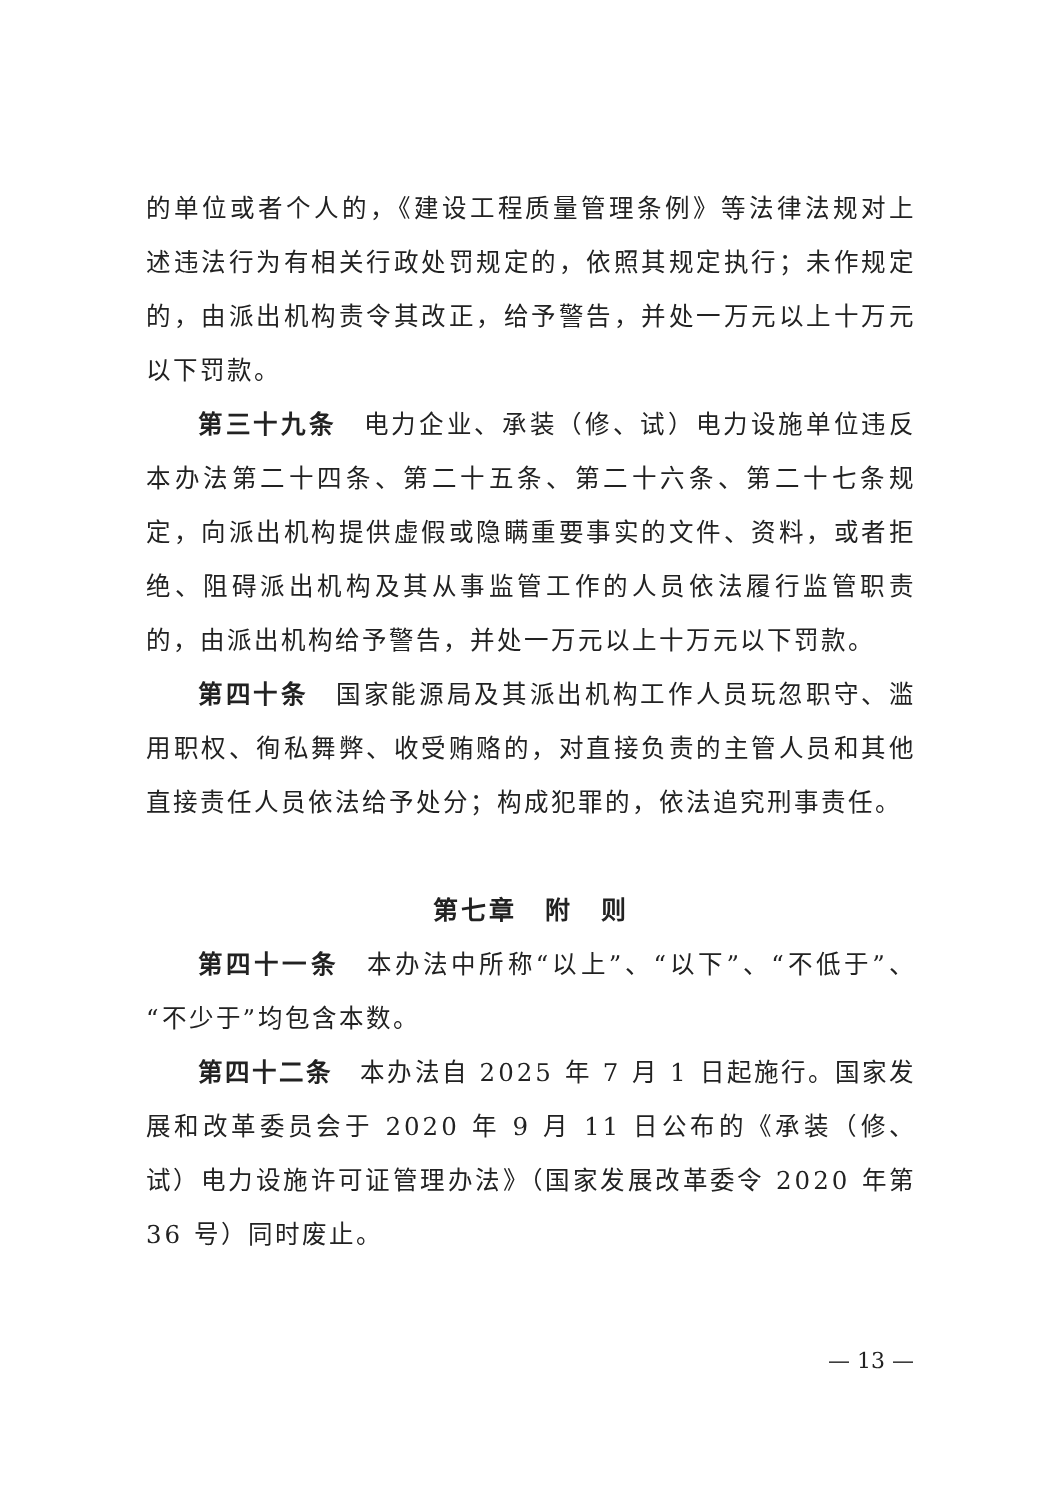的单位或者个人的，《建设工程质量管理条例》等法律法规对上述违法行为有相关行政处罚规定的，依照其规定执行；未作规定的，由派出机构责令其改正，给予警告，并处一万元以上十万元以下罚款。
第三十九条　电力企业、承装（修、试）电力设施单位违反本办法第二十四条、第二十五条、第二十六条、第二十七条规定，向派出机构提供虚假或隐瞒重要事实的文件、资料，或者拒绝、阻碍派出机构及其从事监管工作的人员依法履行监管职责的，由派出机构给予警告，并处一万元以上十万元以下罚款。
第四十条　国家能源局及其派出机构工作人员玩忽职守、滥用职权、徇私舞弊、收受贿赂的，对直接负责的主管人员和其他直接责任人员依法给予处分；构成犯罪的，依法追究刑事责任。
第七章　附　则
第四十一条　本办法中所称“以上”、“以下”、“不低于”、“不少于”均包含本数。
第四十二条　本办法自 2025 年 7 月 1 日起施行。国家发展和改革委员会于 2020 年 9 月 11 日公布的《承装（修、试）电力设施许可证管理办法》（国家发展改革委令 2020 年第 36 号）同时废止。
— 13 —